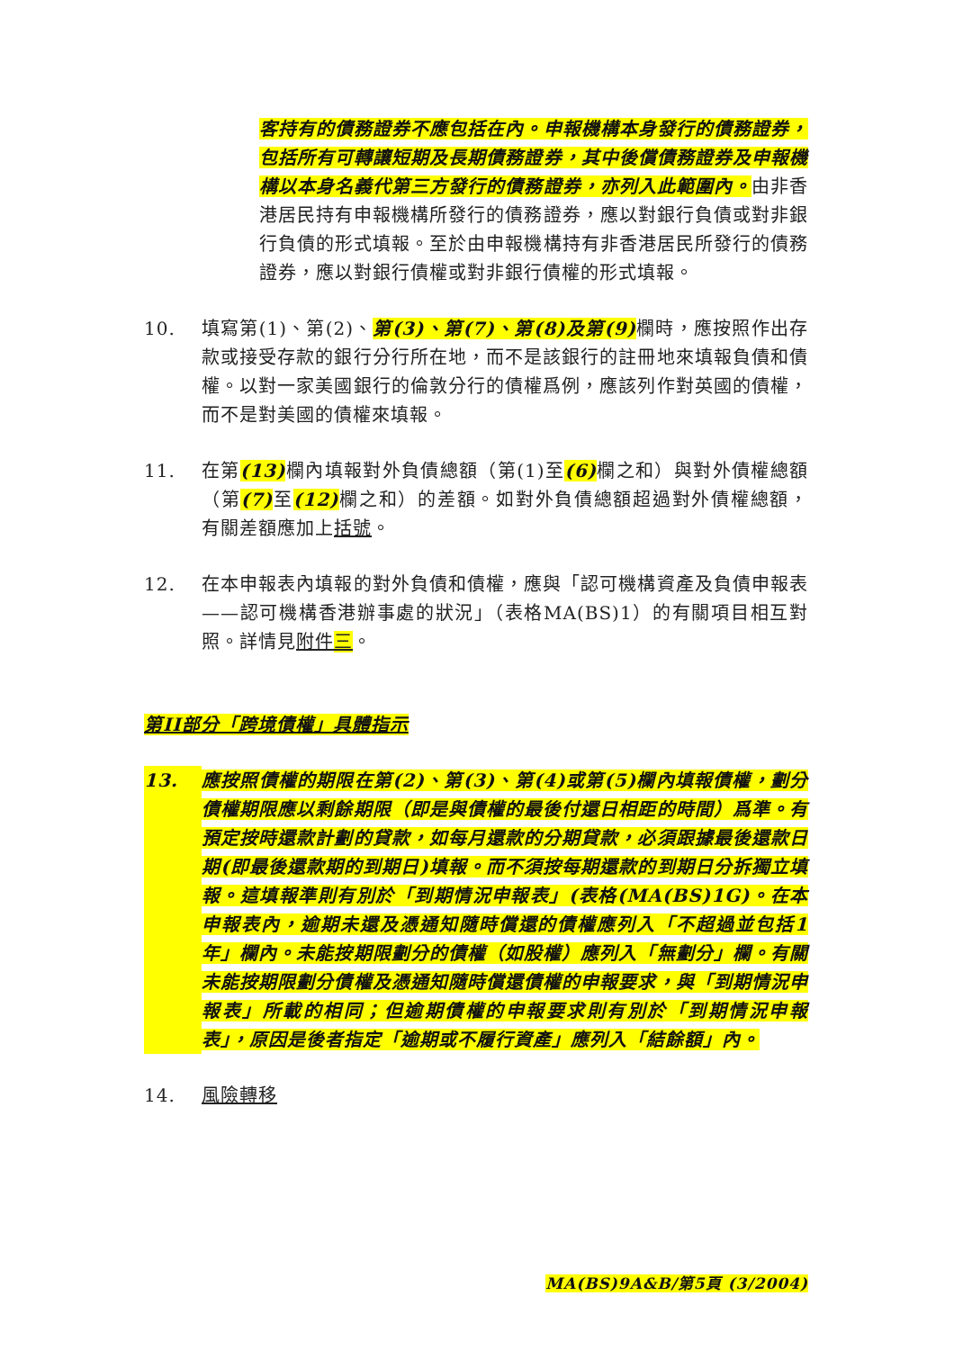客持有的債務證券不應包括在內。申報機構本身發行的債務證券，包括所有可轉讓短期及長期債務證券，其中後償債務證券及申報機構以本身名義代第三方發行的債務證券，亦列入此範圍內。由非香港居民持有申報機構所發行的債務證券，應以對銀行負債或對非銀行負債的形式填報。至於由申報機構持有非香港居民所發行的債務證券，應以對銀行債權或對非銀行債權的形式填報。
10. 填寫第(1)、第(2)、第(3)、第(7)、第(8)及第(9) 欄時，應按照作出存款或接受存款的銀行分行所在地，而不是該銀行的註冊地來填報負債和債權。以對一家美國銀行的倫敦分行的債權爲例，應該列作對英國的債權，而不是對美國的債權來填報。
11. 在第(13) 欄內填報對外負債總額（第(1)至(6) 欄之和）與對外債權總額（第(7) 至(12) 欄之和）的差額。如對外負債總額超過對外債權總額，有關差額應加上括號。
12. 在本申報表內填報的對外負債和債權，應與「認可機構資產及負債申報表——認可機構香港辦事處的狀況」（表格MA(BS)1）的有關項目相互對照。詳情見附件三。
第II部分「跨境債權」具體指示
13. 應按照債權的期限在第(2)、第(3)、第(4)或第(5)欄內填報債權，劃分債權期限應以剩餘期限（即是與債權的最後付還日相距的時間）爲準。有預定按時還款計劃的貸款，如每月還款的分期貸款，必須跟據最後還款日期(即最後還款期的到期日)填報。而不須按每期還款的到期日分拆獨立填報。這填報準則有別於「到期情況申報表」(表格(MA(BS)1G)。在本申報表內，逾期未還及憑通知隨時償還的債權應列入「不超過並包括1年」欄內。未能按期限劃分的債權（如股權）應列入「無劃分」欄。有關未能按期限劃分債權及憑通知隨時償還債權的申報要求，與「到期情況申報表」所載的相同；但逾期債權的申報要求則有別於「到期情況申報表」，原因是後者指定「逾期或不履行資產」應列入「結餘額」內。
14. 風險轉移
MA(BS)9A&B/第5頁 (3/2004)